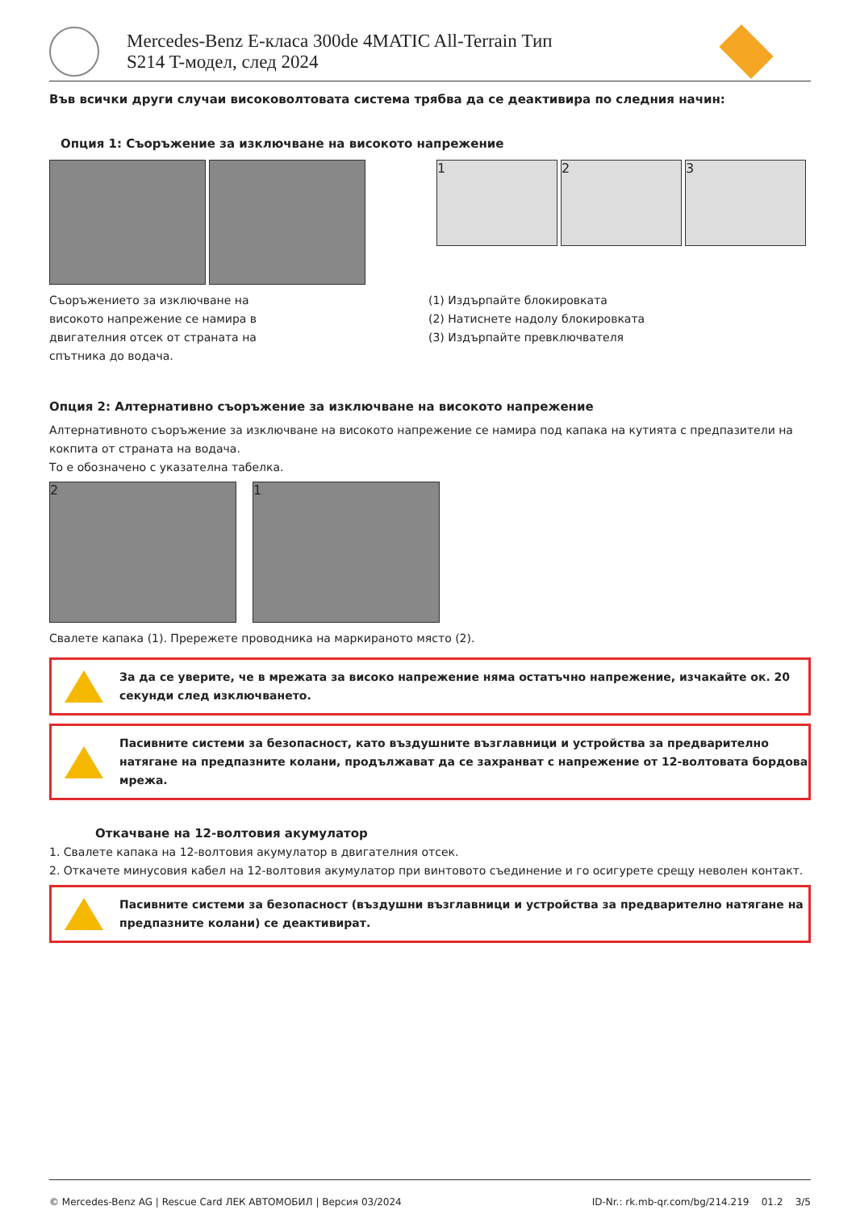Mercedes-Benz E-класа 300de 4MATIC All-Terrain Тип S214 T-модел, след 2024
Във всички други случаи високоволтовата система трябва да се деактивира по следния начин:
Опция 1: Съоръжение за изключване на високото напрежение
1 2 3
Съоръжението за изключване на
високото напрежение се намира в
двигателния отсек от страната на
спътника до водача.
(1) Издърпайте блокировката
(2) Натиснете надолу блокировката
(3) Издърпайте превключвателя
Опция 2: Алтернативно съоръжение за изключване на високото напрежение
Алтернативното съоръжение за изключване на високото напрежение се намира под капака на кутията с предпазители на кокпита от страната на водача.
То е обозначено с указателна табелка.
2 1
Свалете капака (1). Прережете проводника на маркираното място (2).
За да се уверите, че в мрежата за високо напрежение няма остатъчно напрежение, изчакайте ок. 20 секунди след изключването.
Пасивните системи за безопасност, като въздушните възглавници и устройства за предварително натягане на предпазните колани, продължават да се захранват с напрежение от 12-волтовата бордова мрежа.
Откачване на 12-волтовия акумулатор
1. Свалете капака на 12-волтовия акумулатор в двигателния отсек.
2. Откачете минусовия кабел на 12-волтовия акумулатор при винтовото съединение и го осигурете срещу неволен контакт.
Пасивните системи за безопасност (въздушни възглавници и устройства за предварително натягане на предпазните колани) се деактивират.
© Mercedes-Benz AG | Rescue Card ЛЕК АВТОМОБИЛ | Версия 03/2024 ID-Nr.: rk.mb-qr.com/bg/214.219 01.2 3/5